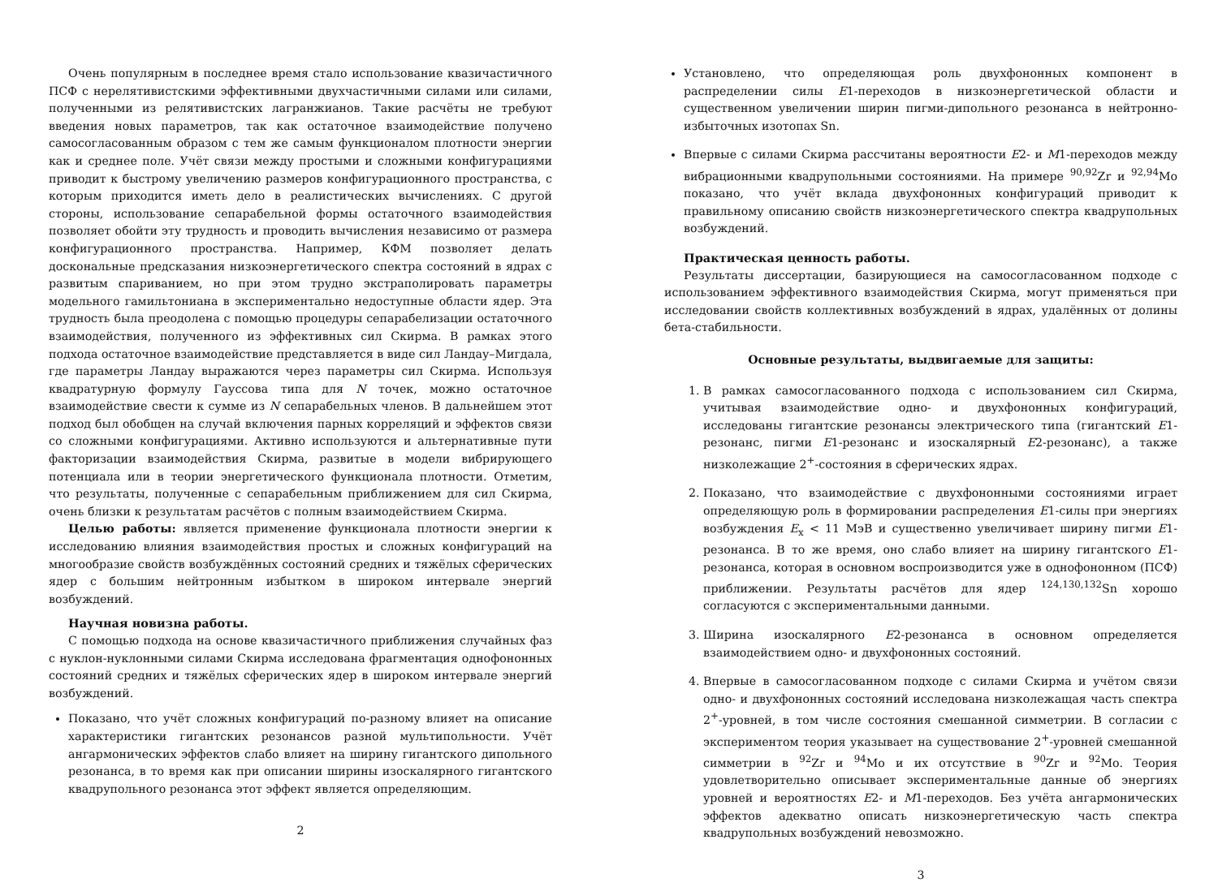Очень популярным в последнее время стало использование квазичастичного ПСФ с нерелятивистскими эффективными двухчастичными силами или силами, полученными из релятивистских лагранжианов. Такие расчёты не требуют введения новых параметров, так как остаточное взаимодействие получено самосогласованным образом с тем же самым функционалом плотности энергии как и среднее поле. Учёт связи между простыми и сложными конфигурациями приводит к быстрому увеличению размеров конфигурационного пространства, с которым приходится иметь дело в реалистических вычислениях. С другой стороны, использование сепарабельной формы остаточного взаимодействия позволяет обойти эту трудность и проводить вычисления независимо от размера конфигурационного пространства. Например, КФМ позволяет делать доскональные предсказания низкоэнергетического спектра состояний в ядрах с развитым спариванием, но при этом трудно экстраполировать параметры модельного гамильтониана в экспериментально недоступные области ядер. Эта трудность была преодолена с помощью процедуры сепарабелизации остаточного взаимодействия, полученного из эффективных сил Скирма. В рамках этого подхода остаточное взаимодействие представляется в виде сил Ландау–Мигдала, где параметры Ландау выражаются через параметры сил Скирма. Используя квадратурную формулу Гауссова типа для N точек, можно остаточное взаимодействие свести к сумме из N сепарабельных членов. В дальнейшем этот подход был обобщен на случай включения парных корреляций и эффектов связи со сложными конфигурациями. Активно используются и альтернативные пути факторизации взаимодействия Скирма, развитые в модели вибрирующего потенциала или в теории энергетического функционала плотности. Отметим, что результаты, полученные с сепарабельным приближением для сил Скирма, очень близки к результатам расчётов с полным взаимодействием Скирма.
Целью работы: является применение функционала плотности энергии к исследованию влияния взаимодействия простых и сложных конфигураций на многообразие свойств возбуждённых состояний средних и тяжёлых сферических ядер с большим нейтронным избытком в широком интервале энергий возбуждений.
Научная новизна работы.
С помощью подхода на основе квазичастичного приближения случайных фаз с нуклон-нуклонными силами Скирма исследована фрагментация однофононных состояний средних и тяжёлых сферических ядер в широком интервале энергий возбуждений.
Показано, что учёт сложных конфигураций по-разному влияет на описание характеристики гигантских резонансов разной мультипольности. Учёт ангармонических эффектов слабо влияет на ширину гигантского дипольного резонанса, в то время как при описании ширины изоскалярного гигантского квадрупольного резонанса этот эффект является определяющим.
2
Установлено, что определяющая роль двухфононных компонент в распределении силы E1-переходов в низкоэнергетической области и существенном увеличении ширин пигми-дипольного резонанса в нейтронно-избыточных изотопах Sn.
Впервые с силами Скирма рассчитаны вероятности E2- и M1-переходов между вибрационными квадрупольными состояниями. На примере <sup>90,92</sup>Zr и <sup>92,94</sup>Mo показано, что учёт вклада двухфононных конфигураций приводит к правильному описанию свойств низкоэнергетического спектра квадрупольных возбуждений.
Практическая ценность работы.
Результаты диссертации, базирующиеся на самосогласованном подходе с использованием эффективного взаимодействия Скирма, могут применяться при исследовании свойств коллективных возбуждений в ядрах, удалённых от долины бета-стабильности.
Основные результаты, выдвигаемые для защиты:
1. В рамках самосогласованного подхода с использованием сил Скирма, учитывая взаимодействие одно- и двухфононных конфигураций, исследованы гигантские резонансы электрического типа (гигантский E1-резонанс, пигми E1-резонанс и изоскалярный E2-резонанс), а также низколежащие 2<sup>+</sup>-состояния в сферических ядрах.
2. Показано, что взаимодействие с двухфононными состояниями играет определяющую роль в формировании распределения E1-силы при энергиях возбуждения E<sub>x</sub> < 11 МэВ и существенно увеличивает ширину пигми E1-резонанса. В то же время, оно слабо влияет на ширину гигантского E1-резонанса, которая в основном воспроизводится уже в однофононном (ПСФ) приближении. Результаты расчётов для ядер <sup>124,130,132</sup>Sn хорошо согласуются с экспериментальными данными.
3. Ширина изоскалярного E2-резонанса в основном определяется взаимодействием одно- и двухфононных состояний.
4. Впервые в самосогласованном подходе с силами Скирма и учётом связи одно- и двухфононных состояний исследована низколежащая часть спектра 2<sup>+</sup>-уровней, в том числе состояния смешанной симметрии. В согласии с экспериментом теория указывает на существование 2<sup>+</sup>-уровней смешанной симметрии в <sup>92</sup>Zr и <sup>94</sup>Mo и их отсутствие в <sup>90</sup>Zr и <sup>92</sup>Mo. Теория удовлетворительно описывает экспериментальные данные об энергиях уровней и вероятностях E2- и M1-переходов. Без учёта ангармонических эффектов адекватно описать низкоэнергетическую часть спектра квадрупольных возбуждений невозможно.
3